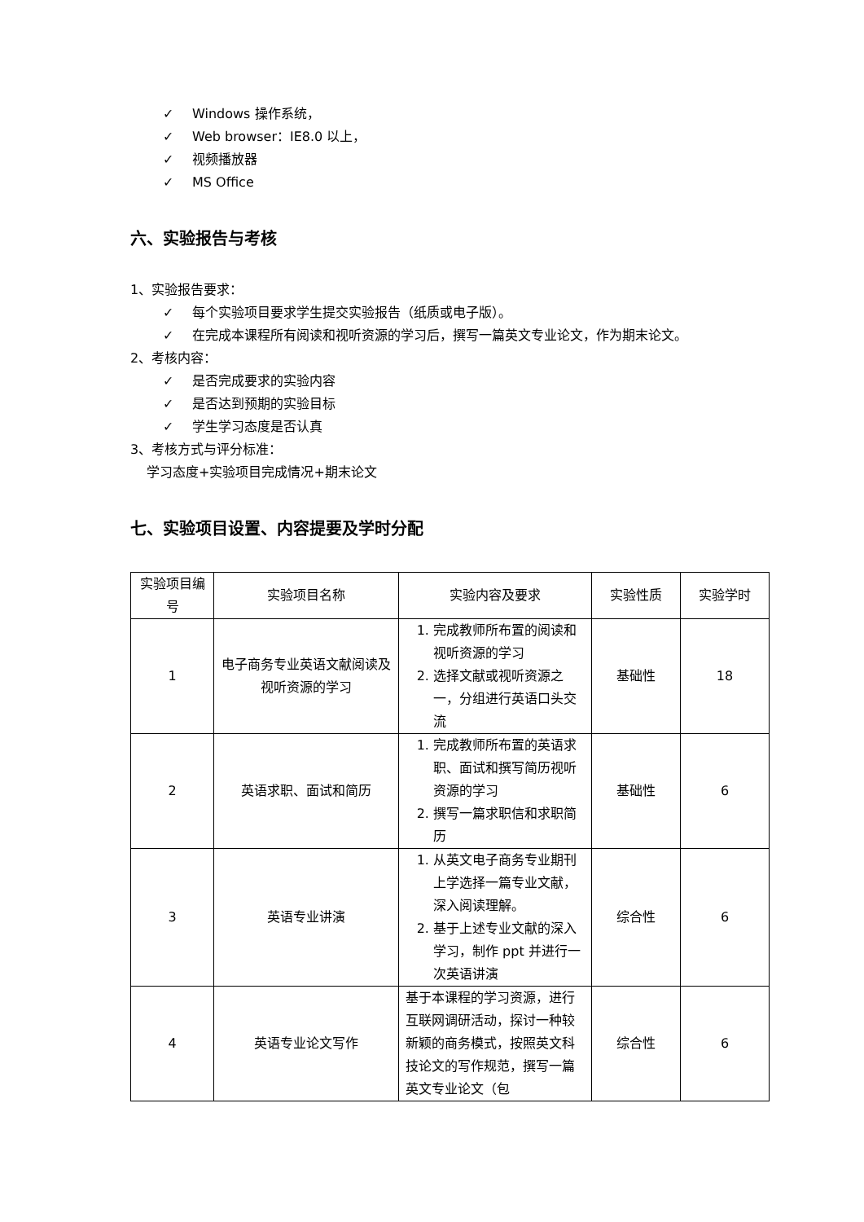✓ Windows 操作系统，
✓ Web browser：IE8.0 以上，
✓ 视频播放器
✓ MS Office
六、实验报告与考核
1、实验报告要求：
✓ 每个实验项目要求学生提交实验报告（纸质或电子版）。
✓ 在完成本课程所有阅读和视听资源的学习后，撰写一篇英文专业论文，作为期末论文。
2、考核内容：
✓ 是否完成要求的实验内容
✓ 是否达到预期的实验目标
✓ 学生学习态度是否认真
3、考核方式与评分标准：
学习态度+实验项目完成情况+期末论文
七、实验项目设置、内容提要及学时分配
| 实验项目编号 | 实验项目名称 | 实验内容及要求 | 实验性质 | 实验学时 |
| 1 | 电子商务专业英语文献阅读及视听资源的学习 | 1. 完成教师所布置的阅读和视听资源的学习 2. 选择文献或视听资源之一，分组进行英语口头交流 | 基础性 | 18 |
| 2 | 英语求职、面试和简历 | 1. 完成教师所布置的英语求职、面试和撰写简历视听资源的学习 2. 撰写一篇求职信和求职简历 | 基础性 | 6 |
| 3 | 英语专业讲演 | 1. 从英文电子商务专业期刊上学选择一篇专业文献，深入阅读理解。 2. 基于上述专业文献的深入学习，制作 ppt 并进行一次英语讲演 | 综合性 | 6 |
| 4 | 英语专业论文写作 | 基于本课程的学习资源，进行互联网调研活动，探讨一种较新颖的商务模式，按照英文科技论文的写作规范，撰写一篇英文专业论文（包 | 综合性 | 6 |